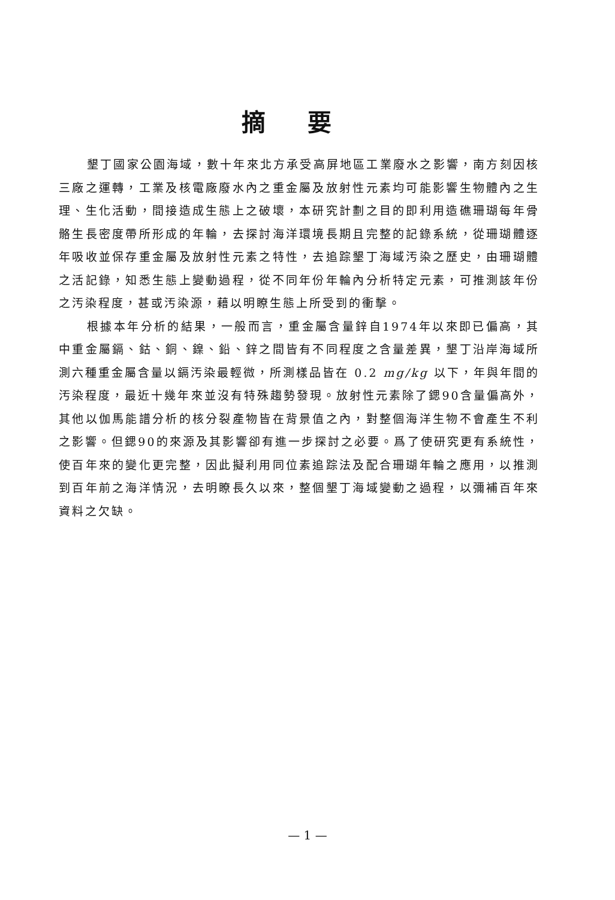摘要
墾丁國家公園海域，數十年來北方承受高屏地區工業廢水之影響，南方刻因核三廠之運轉，工業及核電廠廢水內之重金屬及放射性元素均可能影響生物體內之生理、生化活動，間接造成生態上之破壞，本研究計劃之目的即利用造礁珊瑚每年骨骼生長密度帶所形成的年輪，去探討海洋環境長期且完整的記錄系統，從珊瑚體逐年吸收並保存重金屬及放射性元素之特性，去追踪墾丁海域汚染之歷史，由珊瑚體之活記錄，知悉生態上變動過程，從不同年份年輪內分析特定元素，可推測該年份之汚染程度，甚或汚染源，藉以明瞭生態上所受到的衝擊。
根據本年分析的結果，一般而言，重金屬含量鋅自1974年以來即已偏高，其中重金屬鎘、鈷、銅、鎳、鉛、鋅之間皆有不同程度之含量差異，墾丁沿岸海域所測六種重金屬含量以鎘汚染最輕微，所測樣品皆在 0.2 mg/kg 以下，年與年間的汚染程度，最近十幾年來並沒有特殊趨勢發現。放射性元素除了鍶90含量偏高外，其他以伽馬能譜分析的核分裂產物皆在背景值之內，對整個海洋生物不會產生不利之影響。但鍶90的來源及其影響卻有進一步探討之必要。爲了使研究更有系統性，使百年來的變化更完整，因此擬利用同位素追踪法及配合珊瑚年輪之應用，以推測到百年前之海洋情況，去明瞭長久以來，整個墾丁海域變動之過程，以彌補百年來資料之欠缺。
— 1 —